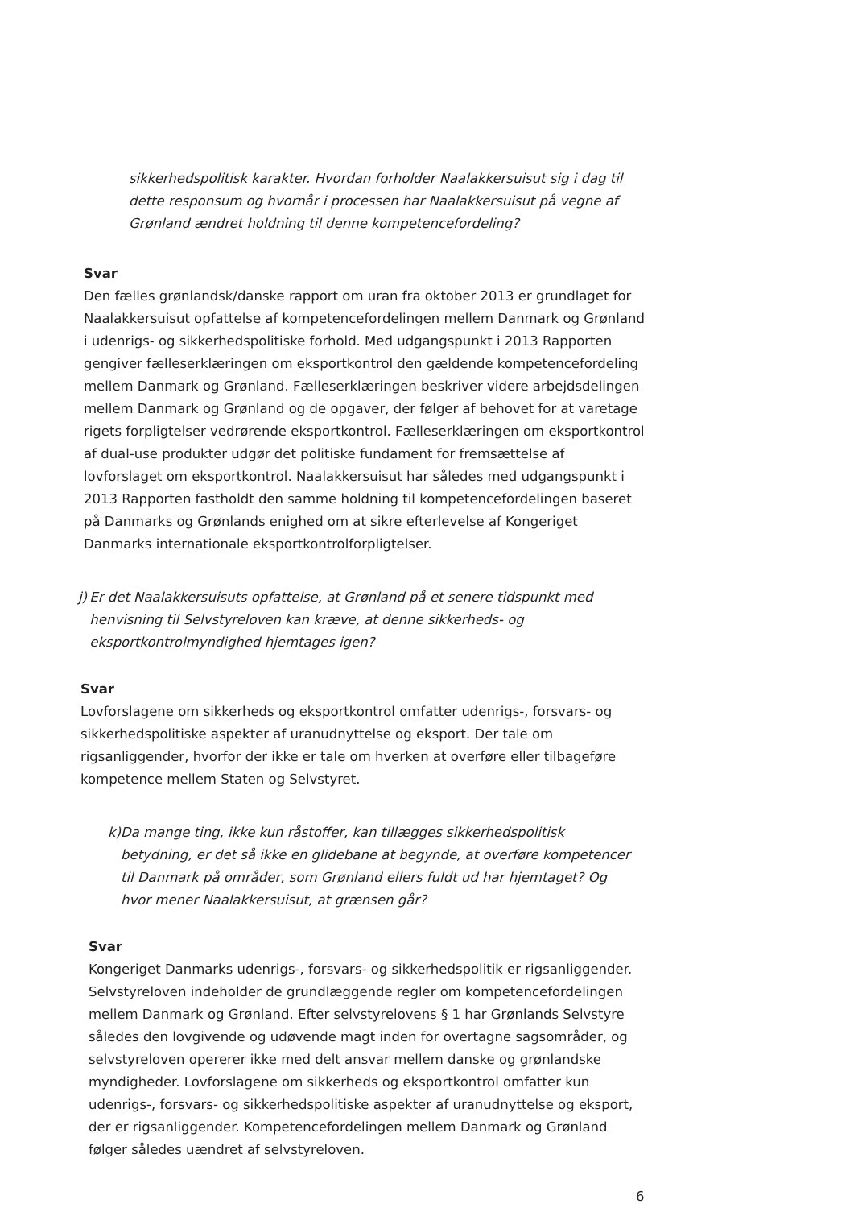sikkerhedspolitisk karakter. Hvordan forholder Naalakkersuisut sig i dag til dette responsum og hvornår i processen har Naalakkersuisut på vegne af Grønland ændret holdning til denne kompetencefordeling?
Svar
Den fælles grønlandsk/danske rapport om uran fra oktober 2013 er grundlaget for Naalakkersuisut opfattelse af kompetencefordelingen mellem Danmark og Grønland i udenrigs- og sikkerhedspolitiske forhold. Med udgangspunkt i 2013 Rapporten gengiver fælleserklæringen om eksportkontrol den gældende kompetencefordeling mellem Danmark og Grønland. Fælleserklæringen beskriver videre arbejdsdelingen mellem Danmark og Grønland og de opgaver, der følger af behovet for at varetage rigets forpligtelser vedrørende eksportkontrol. Fælleserklæringen om eksportkontrol af dual-use produkter udgør det politiske fundament for fremsættelse af lovforslaget om eksportkontrol. Naalakkersuisut har således med udgangspunkt i 2013 Rapporten fastholdt den samme holdning til kompetencefordelingen baseret på Danmarks og Grønlands enighed om at sikre efterlevelse af Kongeriget Danmarks internationale eksportkontrolforpligtelser.
j) Er det Naalakkersuisuts opfattelse, at Grønland på et senere tidspunkt med henvisning til Selvstyreloven kan kræve, at denne sikkerheds- og eksportkontrolmyndighed hjemtages igen?
Svar
Lovforslagene om sikkerheds og eksportkontrol omfatter udenrigs-, forsvars- og sikkerhedspolitiske aspekter af uranudnyttelse og eksport. Der tale om rigsanliggender, hvorfor der ikke er tale om hverken at overføre eller tilbageføre kompetence mellem Staten og Selvstyret.
k) Da mange ting, ikke kun råstoffer, kan tillægges sikkerhedspolitisk betydning, er det så ikke en glidebane at begynde, at overføre kompetencer til Danmark på områder, som Grønland ellers fuldt ud har hjemtaget? Og hvor mener Naalakkersuisut, at grænsen går?
Svar
Kongeriget Danmarks udenrigs-, forsvars- og sikkerhedspolitik er rigsanliggender. Selvstyreloven indeholder de grundlæggende regler om kompetencefordelingen mellem Danmark og Grønland. Efter selvstyrelovens § 1 har Grønlands Selvstyre således den lovgivende og udøvende magt inden for overtagne sagsområder, og selvstyreloven opererer ikke med delt ansvar mellem danske og grønlandske myndigheder. Lovforslagene om sikkerheds og eksportkontrol omfatter kun udenrigs-, forsvars- og sikkerhedspolitiske aspekter af uranudnyttelse og eksport, der er rigsanliggender. Kompetencefordelingen mellem Danmark og Grønland følger således uændret af selvstyreloven.
6